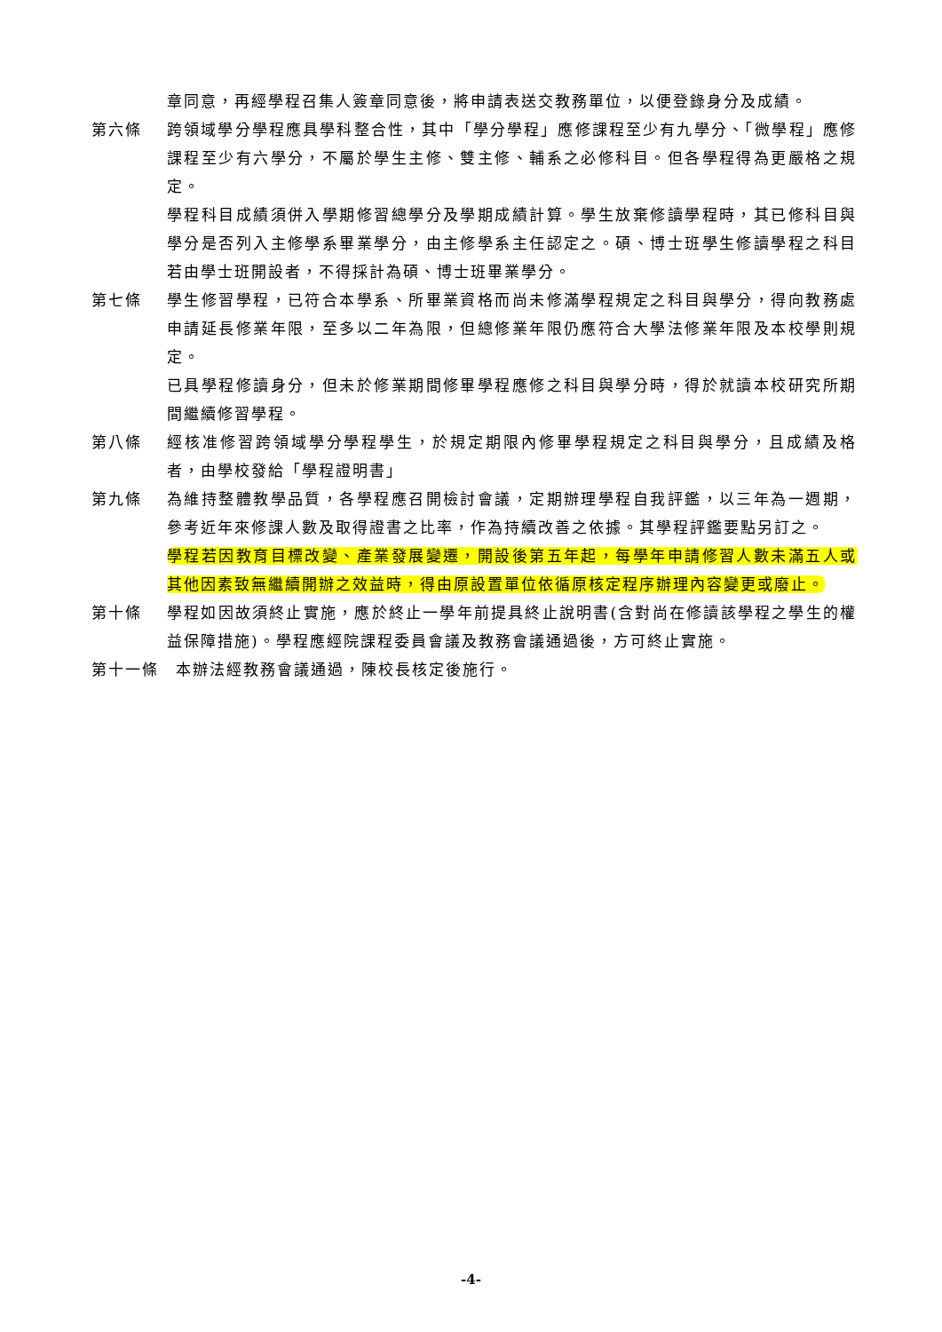章同意，再經學程召集人簽章同意後，將申請表送交教務單位，以便登錄身分及成績。
第六條 跨領域學分學程應具學科整合性，其中「學分學程」應修課程至少有九學分、「微學程」應修課程至少有六學分，不屬於學生主修、雙主修、輔系之必修科目。但各學程得為更嚴格之規定。
學程科目成績須併入學期修習總學分及學期成績計算。學生放棄修讀學程時，其已修科目與學分是否列入主修學系畢業學分，由主修學系主任認定之。碩、博士班學生修讀學程之科目若由學士班開設者，不得採計為碩、博士班畢業學分。
第七條 學生修習學程，已符合本學系、所畢業資格而尚未修滿學程規定之科目與學分，得向教務處申請延長修業年限，至多以二年為限，但總修業年限仍應符合大學法修業年限及本校學則規定。
已具學程修讀身分，但未於修業期間修畢學程應修之科目與學分時，得於就讀本校研究所期間繼續修習學程。
第八條 經核准修習跨領域學分學程學生，於規定期限內修畢學程規定之科目與學分，且成績及格者，由學校發給「學程證明書」
第九條 為維持整體教學品質，各學程應召開檢討會議，定期辦理學程自我評鑑，以三年為一週期，參考近年來修課人數及取得證書之比率，作為持續改善之依據。其學程評鑑要點另訂之。
學程若因教育目標改變、產業發展變遷，開設後第五年起，每學年申請修習人數未滿五人或其他因素致無繼續開辦之效益時，得由原設置單位依循原核定程序辦理內容變更或廢止。
第十條 學程如因故須終止實施，應於終止一學年前提具終止說明書(含對尚在修讀該學程之學生的權益保障措施)。學程應經院課程委員會議及教務會議通過後，方可終止實施。
第十一條 本辦法經教務會議通過，陳校長核定後施行。
-4-